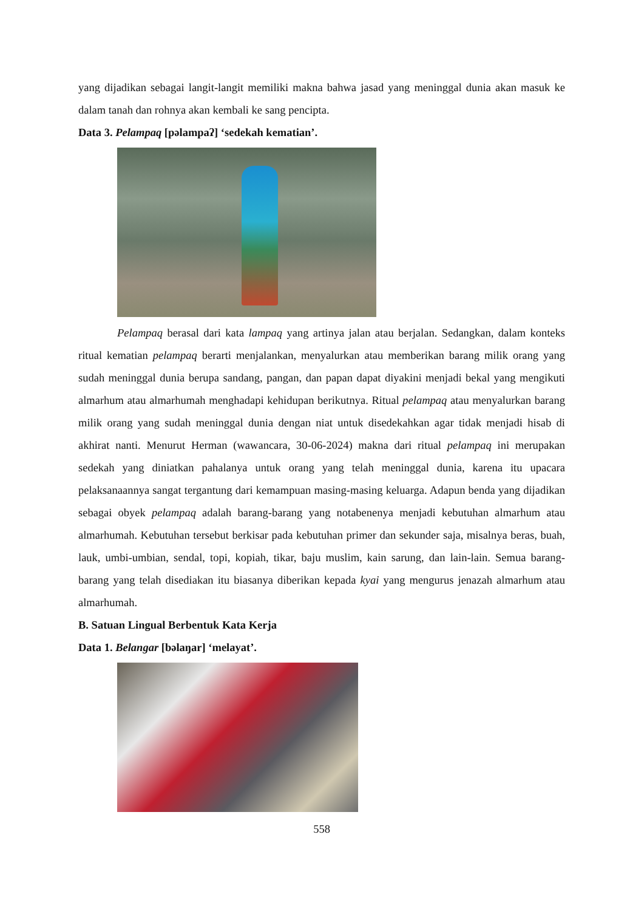yang dijadikan sebagai langit-langit memiliki makna bahwa jasad yang meninggal dunia akan masuk ke dalam tanah dan rohnya akan kembali ke sang pencipta.
Data 3. Pelampaq [pəlampaʔ] ‘sedekah kematian’.
Pelampaq berasal dari kata lampaq yang artinya jalan atau berjalan. Sedangkan, dalam konteks ritual kematian pelampaq berarti menjalankan, menyalurkan atau memberikan barang milik orang yang sudah meninggal dunia berupa sandang, pangan, dan papan dapat diyakini menjadi bekal yang mengikuti almarhum atau almarhumah menghadapi kehidupan berikutnya. Ritual pelampaq atau menyalurkan barang milik orang yang sudah meninggal dunia dengan niat untuk disedekahkan agar tidak menjadi hisab di akhirat nanti. Menurut Herman (wawancara, 30-06-2024) makna dari ritual pelampaq ini merupakan sedekah yang diniatkan pahalanya untuk orang yang telah meninggal dunia, karena itu upacara pelaksanaannya sangat tergantung dari kemampuan masing-masing keluarga. Adapun benda yang dijadikan sebagai obyek pelampaq adalah barang-barang yang notabenenya menjadi kebutuhan almarhum atau almarhumah. Kebutuhan tersebut berkisar pada kebutuhan primer dan sekunder saja, misalnya beras, buah, lauk, umbi-umbian, sendal, topi, kopiah, tikar, baju muslim, kain sarung, dan lain-lain. Semua barang-barang yang telah disediakan itu biasanya diberikan kepada kyai yang mengurus jenazah almarhum atau almarhumah.
B. Satuan Lingual Berbentuk Kata Kerja
Data 1. Belangar [bəlaŋar] ‘melayat’.
558